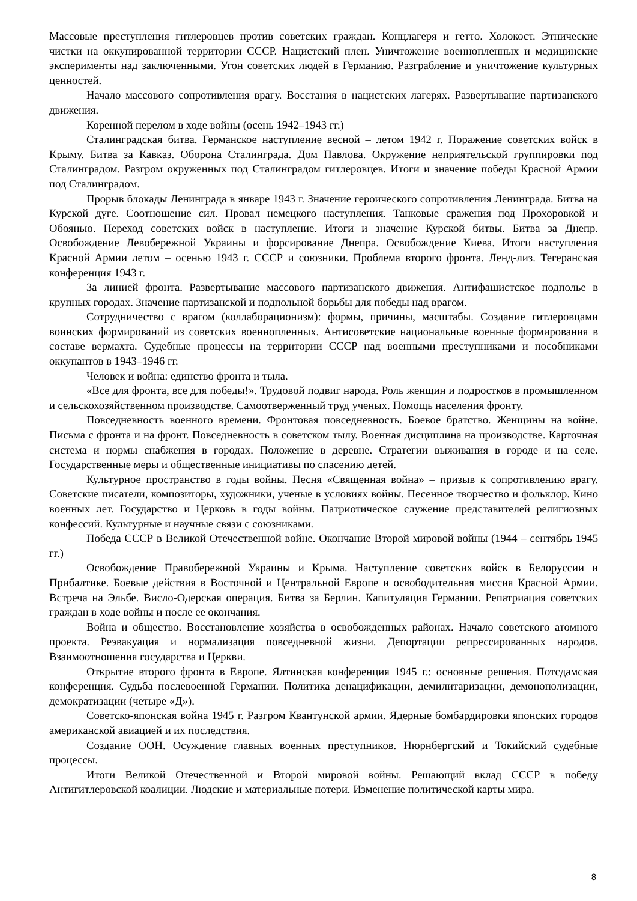Массовые преступления гитлеровцев против советских граждан. Концлагеря и гетто. Холокост. Этнические чистки на оккупированной территории СССР. Нацистский плен. Уничтожение военнопленных и медицинские эксперименты над заключенными. Угон советских людей в Германию. Разграбление и уничтожение культурных ценностей.
Начало массового сопротивления врагу. Восстания в нацистских лагерях. Развертывание партизанского движения.
Коренной перелом в ходе войны (осень 1942–1943 гг.)
Сталинградская битва. Германское наступление весной – летом 1942 г. Поражение советских войск в Крыму. Битва за Кавказ. Оборона Сталинграда. Дом Павлова. Окружение неприятельской группировки под Сталинградом. Разгром окруженных под Сталинградом гитлеровцев. Итоги и значение победы Красной Армии под Сталинградом.
Прорыв блокады Ленинграда в январе 1943 г. Значение героического сопротивления Ленинграда. Битва на Курской дуге. Соотношение сил. Провал немецкого наступления. Танковые сражения под Прохоровкой и Обоянью. Переход советских войск в наступление. Итоги и значение Курской битвы. Битва за Днепр. Освобождение Левобережной Украины и форсирование Днепра. Освобождение Киева. Итоги наступления Красной Армии летом – осенью 1943 г. СССР и союзники. Проблема второго фронта. Ленд-лиз. Тегеранская конференция 1943 г.
За линией фронта. Развертывание массового партизанского движения. Антифашистское подполье в крупных городах. Значение партизанской и подпольной борьбы для победы над врагом.
Сотрудничество с врагом (коллаборационизм): формы, причины, масштабы. Создание гитлеровцами воинских формирований из советских военнопленных. Антисоветские национальные военные формирования в составе вермахта. Судебные процессы на территории СССР над военными преступниками и пособниками оккупантов в 1943–1946 гг.
Человек и война: единство фронта и тыла.
«Все для фронта, все для победы!». Трудовой подвиг народа. Роль женщин и подростков в промышленном и сельскохозяйственном производстве. Самоотверженный труд ученых. Помощь населения фронту.
Повседневность военного времени. Фронтовая повседневность. Боевое братство. Женщины на войне. Письма с фронта и на фронт. Повседневность в советском тылу. Военная дисциплина на производстве. Карточная система и нормы снабжения в городах. Положение в деревне. Стратегии выживания в городе и на селе. Государственные меры и общественные инициативы по спасению детей.
Культурное пространство в годы войны. Песня «Священная война» – призыв к сопротивлению врагу. Советские писатели, композиторы, художники, ученые в условиях войны. Песенное творчество и фольклор. Кино военных лет. Государство и Церковь в годы войны. Патриотическое служение представителей религиозных конфессий. Культурные и научные связи с союзниками.
Победа СССР в Великой Отечественной войне. Окончание Второй мировой войны (1944 – сентябрь 1945 гг.)
Освобождение Правобережной Украины и Крыма. Наступление советских войск в Белоруссии и Прибалтике. Боевые действия в Восточной и Центральной Европе и освободительная миссия Красной Армии. Встреча на Эльбе. Висло-Одерская операция. Битва за Берлин. Капитуляция Германии. Репатриация советских граждан в ходе войны и после ее окончания.
Война и общество. Восстановление хозяйства в освобожденных районах. Начало советского атомного проекта. Реэвакуация и нормализация повседневной жизни. Депортации репрессированных народов. Взаимоотношения государства и Церкви.
Открытие второго фронта в Европе. Ялтинская конференция 1945 г.: основные решения. Потсдамская конференция. Судьба послевоенной Германии. Политика денацификации, демилитаризации, демонополизации, демократизации (четыре «Д»).
Советско-японская война 1945 г. Разгром Квантунской армии. Ядерные бомбардировки японских городов американской авиацией и их последствия.
Создание ООН. Осуждение главных военных преступников. Нюрнбергский и Токийский судебные процессы.
Итоги Великой Отечественной и Второй мировой войны. Решающий вклад СССР в победу Антигитлеровской коалиции. Людские и материальные потери. Изменение политической карты мира.
8